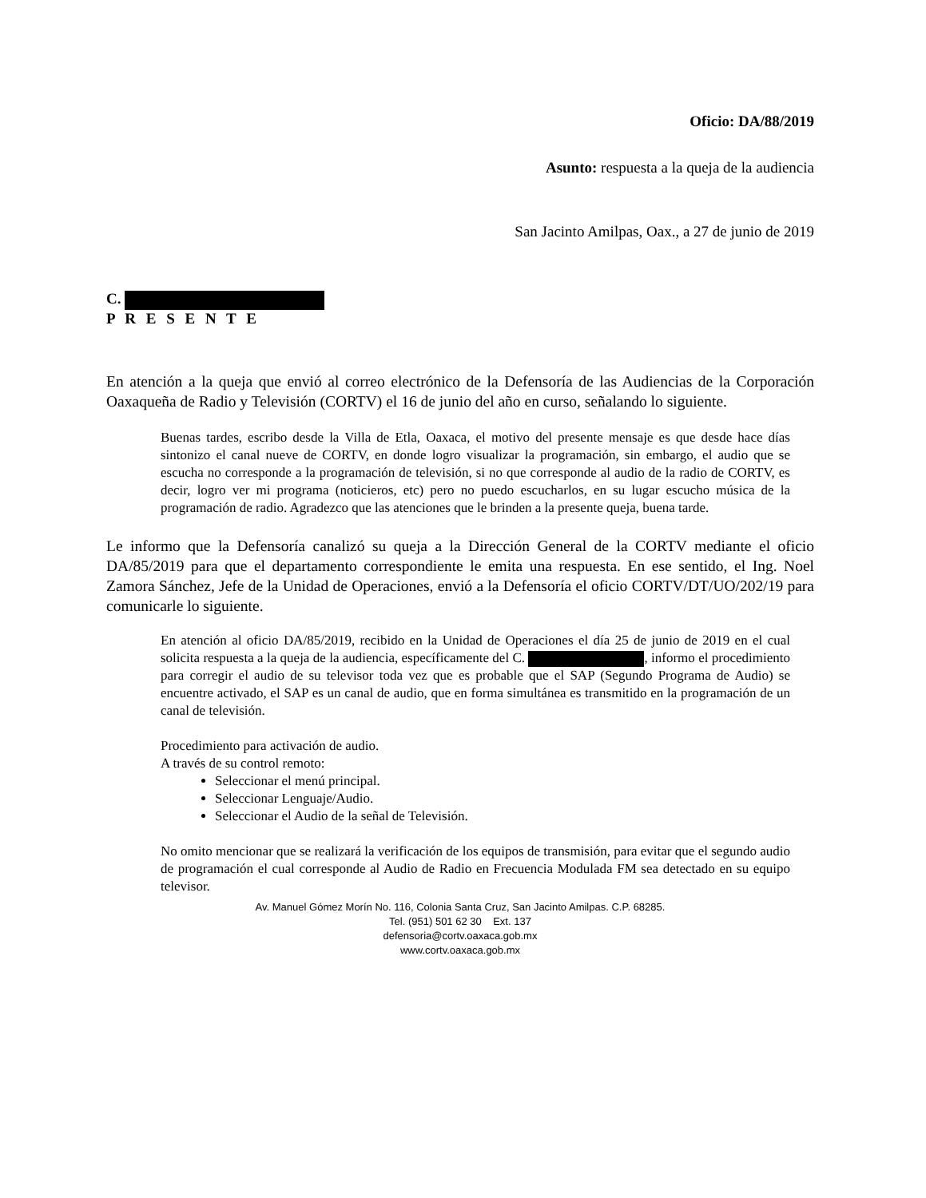Oficio: DA/88/2019
Asunto: respuesta a la queja de la audiencia
San Jacinto Amilpas, Oax., a 27 de junio de 2019
C.
P R E S E N T E
En atención a la queja que envió al correo electrónico de la Defensoría de las Audiencias de la Corporación Oaxaqueña de Radio y Televisión (CORTV) el 16 de junio del año en curso, señalando lo siguiente.
Buenas tardes, escribo desde la Villa de Etla, Oaxaca, el motivo del presente mensaje es que desde hace días sintonizo el canal nueve de CORTV, en donde logro visualizar la programación, sin embargo, el audio que se escucha no corresponde a la programación de televisión, si no que corresponde al audio de la radio de CORTV, es decir, logro ver mi programa (noticieros, etc) pero no puedo escucharlos, en su lugar escucho música de la programación de radio. Agradezco que las atenciones que le brinden a la presente queja, buena tarde.
Le informo que la Defensoría canalizó su queja a la Dirección General de la CORTV mediante el oficio DA/85/2019 para que el departamento correspondiente le emita una respuesta. En ese sentido, el Ing. Noel Zamora Sánchez, Jefe de la Unidad de Operaciones, envió a la Defensoría el oficio CORTV/DT/UO/202/19 para comunicarle lo siguiente.
En atención al oficio DA/85/2019, recibido en la Unidad de Operaciones el día 25 de junio de 2019 en el cual solicita respuesta a la queja de la audiencia, específicamente del C. , informo el procedimiento para corregir el audio de su televisor toda vez que es probable que el SAP (Segundo Programa de Audio) se encuentre activado, el SAP es un canal de audio, que en forma simultánea es transmitido en la programación de un canal de televisión.
Procedimiento para activación de audio.
A través de su control remoto:
Seleccionar el menú principal.
Seleccionar Lenguaje/Audio.
Seleccionar el Audio de la señal de Televisión.
No omito mencionar que se realizará la verificación de los equipos de transmisión, para evitar que el segundo audio de programación el cual corresponde al Audio de Radio en Frecuencia Modulada FM sea detectado en su equipo televisor.
Av. Manuel Gómez Morín No. 116, Colonia Santa Cruz, San Jacinto Amilpas. C.P. 68285.
Tel. (951) 501 62 30 Ext. 137
defensoria@cortv.oaxaca.gob.mx
www.cortv.oaxaca.gob.mx